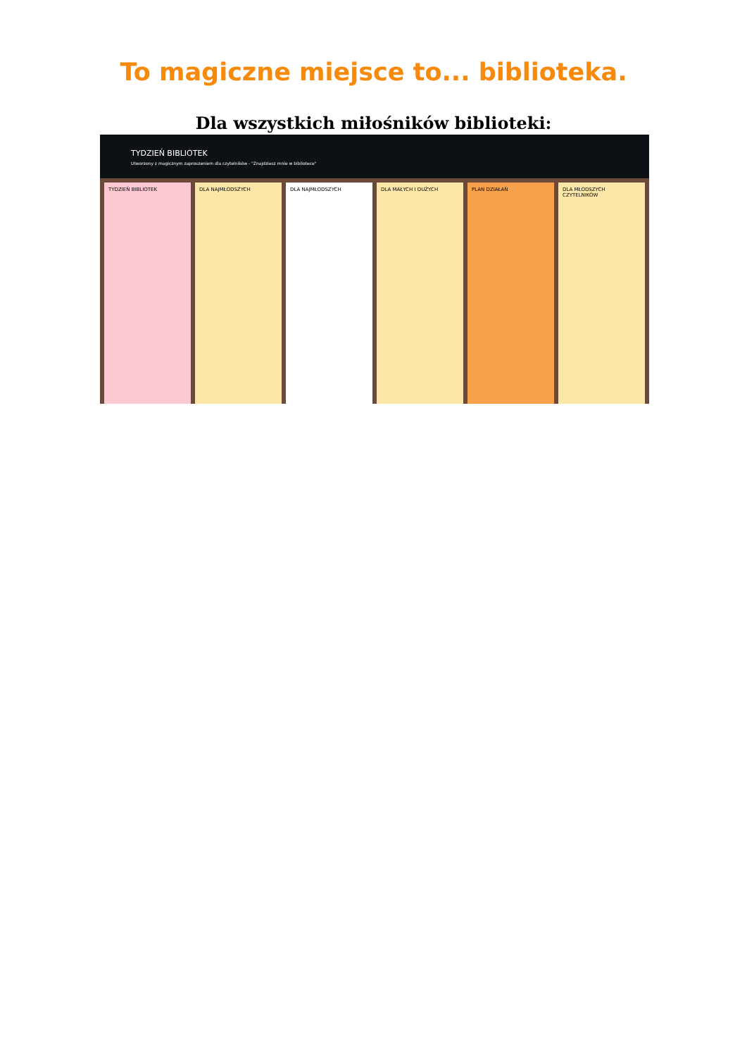To magiczne miejsce to... biblioteka.
Dla wszystkich miłośników biblioteki:
TYDZIEŃ BIBLIOTEK
Utworzony z magicznym zaproszeniem dla czytelników - "Znajdziesz mnie w bibliotece"
TYDZIEŃ BIBLIOTEK DLA NAJMŁODSZYCH DLA NAJMŁODSZYCH DLA MAŁYCH I DUŻYCH PLAN DZIAŁAŃ DLA MŁODSZYCH CZYTELNIKÓW